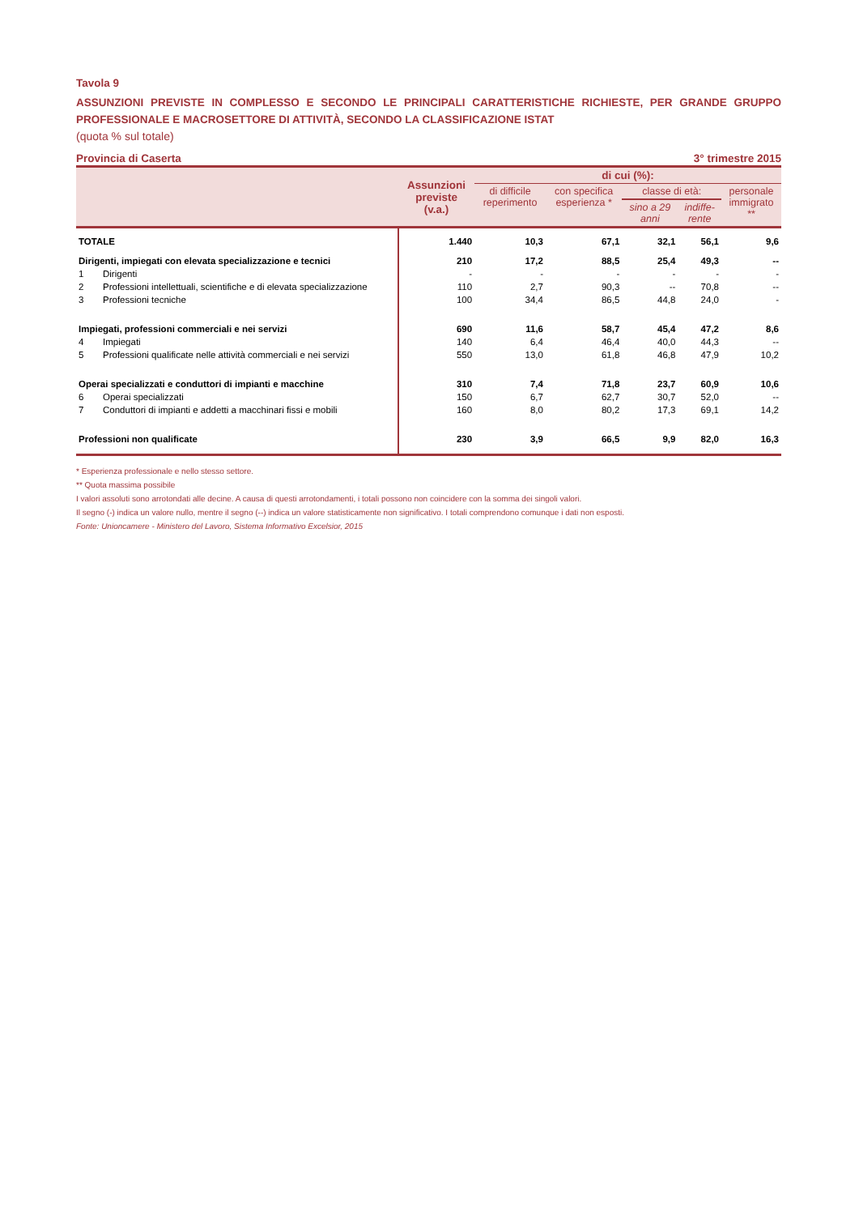Tavola 9
ASSUNZIONI PREVISTE IN COMPLESSO E SECONDO LE PRINCIPALI CARATTERISTICHE RICHIESTE, PER GRANDE GRUPPO PROFESSIONALE E MACROSETTORE DI ATTIVITÀ, SECONDO LA CLASSIFICAZIONE ISTAT
(quota % sul totale)
Provincia di Caserta 3° trimestre 2015
| | Assunzioni previste (v.a.) | di cui (%): | | | | |
| --- | --- | --- | --- | --- | --- | --- |
| | | di difficile reperimento | con specifica esperienza * | classe di età: | | personale immigrato ** |
| | | | | sino a 29 anni | indiffe- rente | |
| TOTALE | 1.440 | 10,3 | 67,1 | 32,1 | 56,1 | 9,6 |
| Dirigenti, impiegati con elevata specializzazione e tecnici | 210 | 17,2 | 88,5 | 25,4 | 49,3 | -- |
| 1 Dirigenti | - | - | - | - | - | - |
| 2 Professioni intellettuali, scientifiche e di elevata specializzazione | 110 | 2,7 | 90,3 | -- | 70,8 | -- |
| 3 Professioni tecniche | 100 | 34,4 | 86,5 | 44,8 | 24,0 | - |
| Impiegati, professioni commerciali e nei servizi | 690 | 11,6 | 58,7 | 45,4 | 47,2 | 8,6 |
| 4 Impiegati | 140 | 6,4 | 46,4 | 40,0 | 44,3 | -- |
| 5 Professioni qualificate nelle attività commerciali e nei servizi | 550 | 13,0 | 61,8 | 46,8 | 47,9 | 10,2 |
| Operai specializzati e conduttori di impianti e macchine | 310 | 7,4 | 71,8 | 23,7 | 60,9 | 10,6 |
| 6 Operai specializzati | 150 | 6,7 | 62,7 | 30,7 | 52,0 | -- |
| 7 Conduttori di impianti e addetti a macchinari fissi e mobili | 160 | 8,0 | 80,2 | 17,3 | 69,1 | 14,2 |
| Professioni non qualificate | 230 | 3,9 | 66,5 | 9,9 | 82,0 | 16,3 |
* Esperienza professionale e nello stesso settore.
** Quota massima possibile
I valori assoluti sono arrotondati alle decine. A causa di questi arrotondamenti, i totali possono non coincidere con la somma dei singoli valori.
Il segno (-) indica un valore nullo, mentre il segno (--) indica un valore statisticamente non significativo. I totali comprendono comunque i dati non esposti.
Fonte: Unioncamere - Ministero del Lavoro, Sistema Informativo Excelsior, 2015